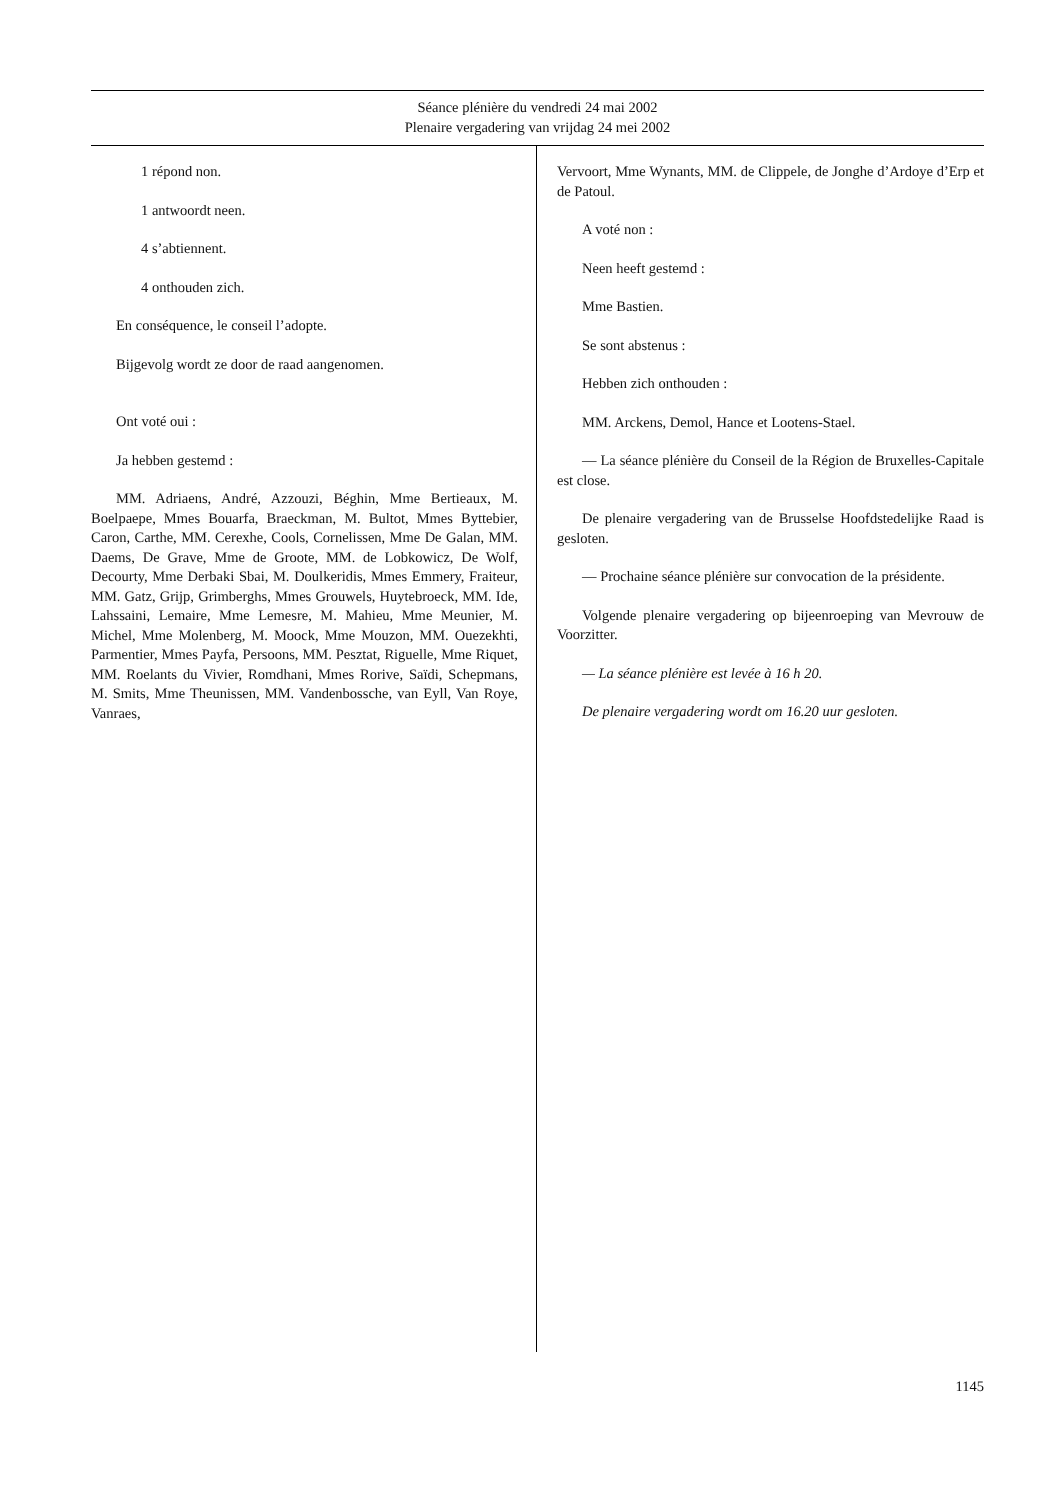Séance plénière du vendredi 24 mai 2002
Plenaire vergadering van vrijdag 24 mei 2002
1 répond non.
1 antwoordt neen.
4 s’abtiennent.
4 onthouden zich.
En conséquence, le conseil l’adopte.
Bijgevolg wordt ze door de raad aangenomen.
Ont voté oui :
Ja hebben gestemd :
MM. Adriaens, André, Azzouzi, Béghin, Mme Bertieaux, M. Boelpaepe, Mmes Bouarfa, Braeckman, M. Bultot, Mmes Byttebier, Caron, Carthe, MM. Cerexhe, Cools, Cornelissen, Mme De Galan, MM. Daems, De Grave, Mme de Groote, MM. de Lobkowicz, De Wolf, Decourty, Mme Derbaki Sbai, M. Doulkeridis, Mmes Emmery, Fraiteur, MM. Gatz, Grijp, Grimberghs, Mmes Grouwels, Huytebroeck, MM. Ide, Lahssaini, Lemaire, Mme Lemesre, M. Mahieu, Mme Meunier, M. Michel, Mme Molenberg, M. Moock, Mme Mouzon, MM. Ouezekhti, Parmentier, Mmes Payfa, Persoons, MM. Pesztat, Riguelle, Mme Riquet, MM. Roelants du Vivier, Romdhani, Mmes Rorive, Saïdi, Schepmans, M. Smits, Mme Theunissen, MM. Vandenbossche, van Eyll, Van Roye, Vanraes,
Vervoort, Mme Wynants, MM. de Clippele, de Jonghe d’Ardoye d’Erp et de Patoul.
A voté non :
Neen heeft gestemd :
Mme Bastien.
Se sont abstenus :
Hebben zich onthouden :
MM. Arckens, Demol, Hance et Lootens-Stael.
— La séance plénière du Conseil de la Région de Bruxelles-Capitale est close.
De plenaire vergadering van de Brusselse Hoofdstedelijke Raad is gesloten.
— Prochaine séance plénière sur convocation de la présidente.
Volgende plenaire vergadering op bijeenroeping van Mevrouw de Voorzitter.
— La séance plénière est levée à 16 h 20.
De plenaire vergadering wordt om 16.20 uur gesloten.
1145